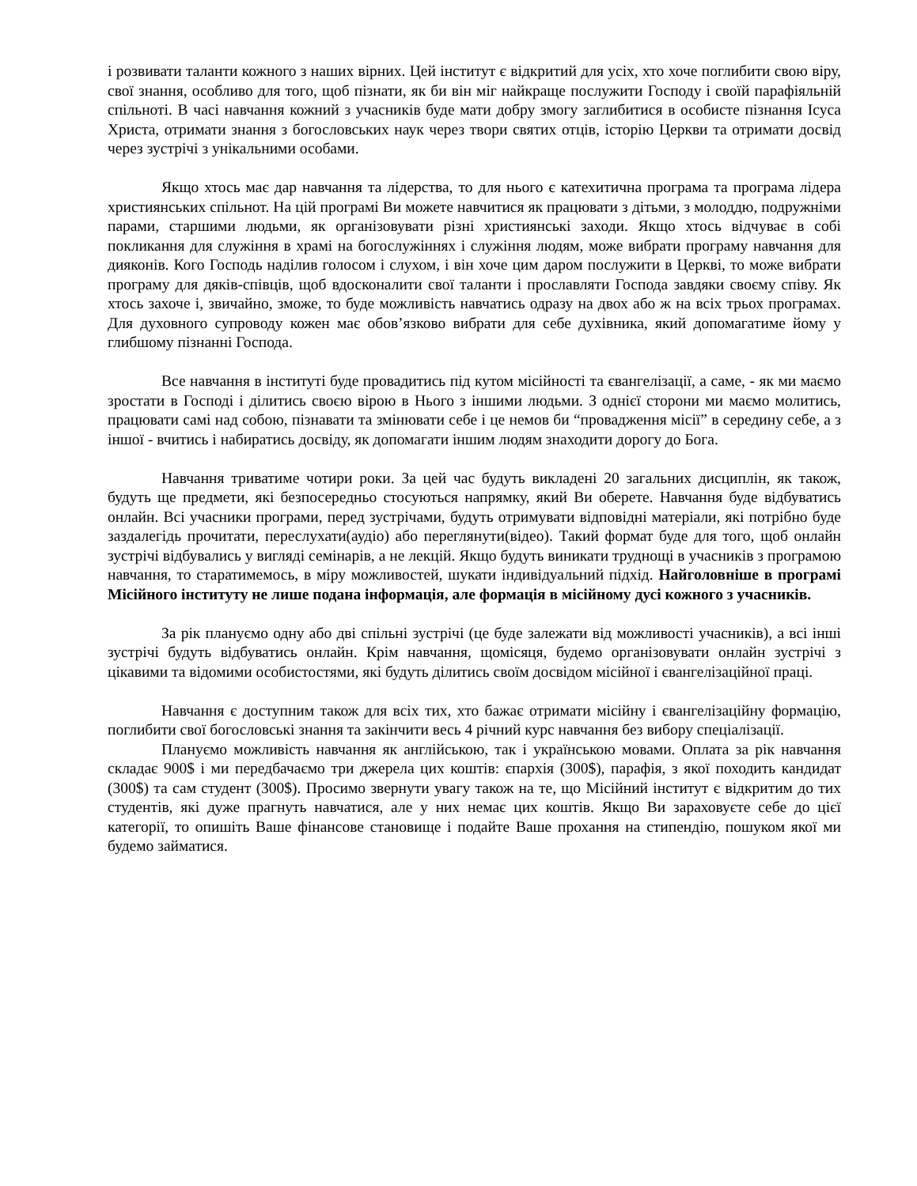і розвивати таланти кожного з наших вірних. Цей інститут є відкритий для усіх, хто хоче поглибити свою віру, свої знання, особливо для того, щоб пізнати, як би він міг найкраще послужити Господу і своїй парафіяльній спільноті. В часі навчання кожний з учасників буде мати добру змогу заглибитися в особисте пізнання Ісуса Христа, отримати знання з богословських наук через твори святих отців, історію Церкви та отримати досвід через зустрічі з унікальними особами.
Якщо хтось має дар навчання та лідерства, то для нього є катехитична програма та програма лідера християнських спільнот. На цій програмі Ви можете навчитися як працювати з дітьми, з молоддю, подружніми парами, старшими людьми, як організовувати різні християнські заходи. Якщо хтось відчуває в собі покликання для служіння в храмі на богослужіннях і служіння людям, може вибрати програму навчання для дияконів. Кого Господь наділив голосом і слухом, і він хоче цим даром послужити в Церкві, то може вибрати програму для дяків-співців, щоб вдосконалити свої таланти і прославляти Господа завдяки своєму співу. Як хтось захоче і, звичайно, зможе, то буде можливість навчатись одразу на двох або ж на всіх трьох програмах. Для духовного супроводу кожен має обов’язково вибрати для себе духівника, який допомагатиме йому у глибшому пізнанні Господа.
Все навчання в інституті буде провадитись під кутом місійності та євангелізації, а саме, - як ми маємо зростати в Господі і ділитись своєю вірою в Нього з іншими людьми. З однієї сторони ми маємо молитись, працювати самі над собою, пізнавати та змінювати себе і це немов би “провадження місії” в середину себе, а з іншої - вчитись і набиратись досвіду, як допомагати іншим людям знаходити дорогу до Бога.
Навчання триватиме чотири роки. За цей час будуть викладені 20 загальних дисциплін, як також, будуть ще предмети, які безпосередньо стосуються напрямку, який Ви оберете. Навчання буде відбуватись онлайн. Всі учасники програми, перед зустрічами, будуть отримувати відповідні матеріали, які потрібно буде заздалегідь прочитати, переслухати(аудіо) або переглянути(відео). Такий формат буде для того, щоб онлайн зустрічі відбувались у вигляді семінарів, а не лекцій. Якщо будуть виникати труднощі в учасників з програмою навчання, то старатимемось, в міру можливостей, шукати індивідуальний підхід. Найголовніше в програмі Місійного інституту не лише подана інформація, але формація в місійному дусі кожного з учасників.
За рік плануємо одну або дві спільні зустрічі (це буде залежати від можливості учасників), а всі інші зустрічі будуть відбуватись онлайн. Крім навчання, щомісяця, будемо організовувати онлайн зустрічі з цікавими та відомими особистостями, які будуть ділитись своїм досвідом місійної і євангелізаційної праці.
Навчання є доступним також для всіх тих, хто бажає отримати місійну і євангелізаційну формацію, поглибити свої богословські знання та закінчити весь 4 річний курс навчання без вибору спеціалізації.
Плануємо можливість навчання як англійською, так і українською мовами. Оплата за рік навчання складає 900$ і ми передбачаємо три джерела цих коштів: єпархія (300$), парафія, з якої походить кандидат (300$) та сам студент (300$). Просимо звернути увагу також на те, що Місійний інститут є відкритим до тих студентів, які дуже прагнуть навчатися, але у них немає цих коштів. Якщо Ви зараховуєте себе до цієї категорії, то опишіть Ваше фінансове становище і подайте Ваше прохання на стипендію, пошуком якої ми будемо займатися.